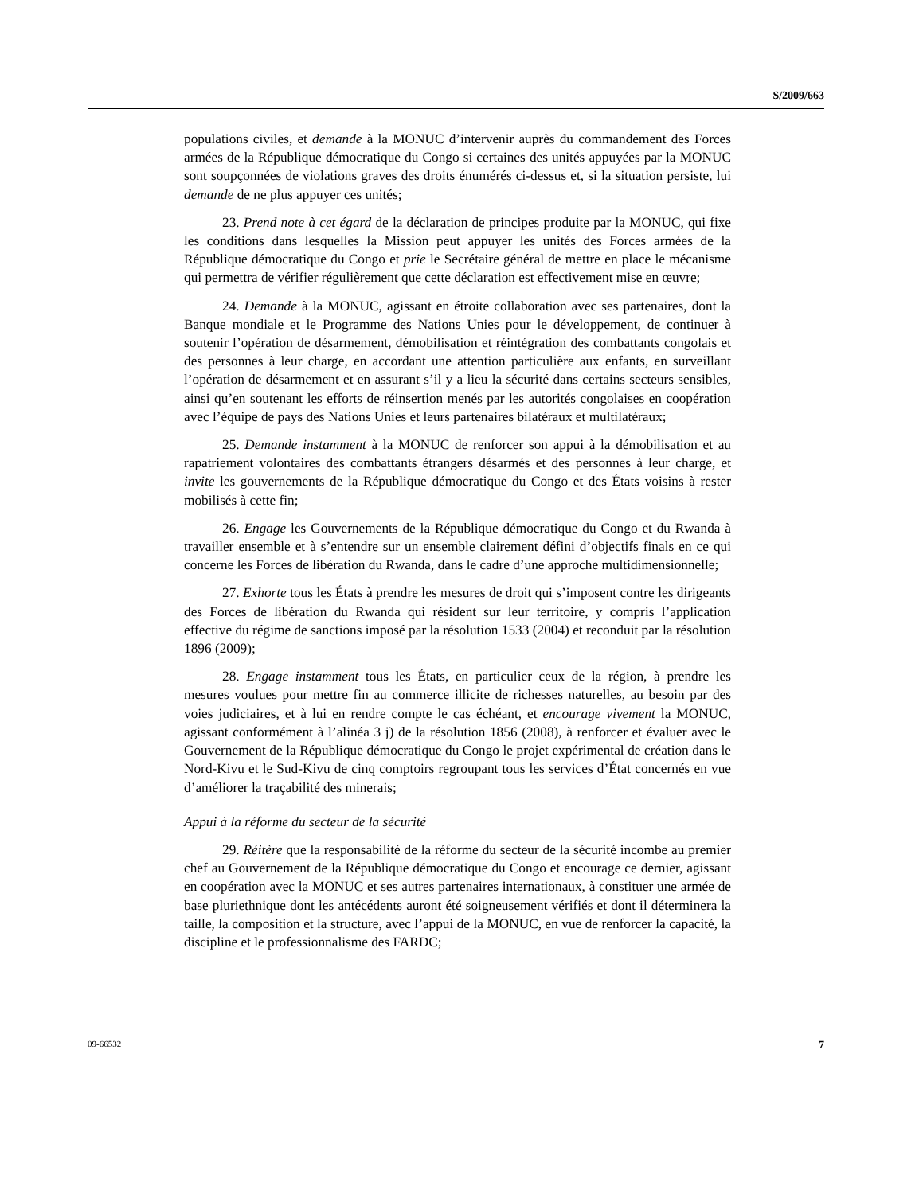S/2009/663
populations civiles, et demande à la MONUC d’intervenir auprès du commandement des Forces armées de la République démocratique du Congo si certaines des unités appuyées par la MONUC sont soupçonnées de violations graves des droits énumérés ci-dessus et, si la situation persiste, lui demande de ne plus appuyer ces unités;
23. Prend note à cet égard de la déclaration de principes produite par la MONUC, qui fixe les conditions dans lesquelles la Mission peut appuyer les unités des Forces armées de la République démocratique du Congo et prie le Secrétaire général de mettre en place le mécanisme qui permettra de vérifier régulièrement que cette déclaration est effectivement mise en œuvre;
24. Demande à la MONUC, agissant en étroite collaboration avec ses partenaires, dont la Banque mondiale et le Programme des Nations Unies pour le développement, de continuer à soutenir l’opération de désarmement, démobilisation et réintégration des combattants congolais et des personnes à leur charge, en accordant une attention particulière aux enfants, en surveillant l’opération de désarmement et en assurant s’il y a lieu la sécurité dans certains secteurs sensibles, ainsi qu’en soutenant les efforts de réinsertion menés par les autorités congolaises en coopération avec l’équipe de pays des Nations Unies et leurs partenaires bilatéraux et multilatéraux;
25. Demande instamment à la MONUC de renforcer son appui à la démobilisation et au rapatriement volontaires des combattants étrangers désarmés et des personnes à leur charge, et invite les gouvernements de la République démocratique du Congo et des États voisins à rester mobilisés à cette fin;
26. Engage les Gouvernements de la République démocratique du Congo et du Rwanda à travailler ensemble et à s’entendre sur un ensemble clairement défini d’objectifs finals en ce qui concerne les Forces de libération du Rwanda, dans le cadre d’une approche multidimensionnelle;
27. Exhorte tous les États à prendre les mesures de droit qui s’imposent contre les dirigeants des Forces de libération du Rwanda qui résident sur leur territoire, y compris l’application effective du régime de sanctions imposé par la résolution 1533 (2004) et reconduit par la résolution 1896 (2009);
28. Engage instamment tous les États, en particulier ceux de la région, à prendre les mesures voulues pour mettre fin au commerce illicite de richesses naturelles, au besoin par des voies judiciaires, et à lui en rendre compte le cas échéant, et encourage vivement la MONUC, agissant conformément à l’alinéa 3 j) de la résolution 1856 (2008), à renforcer et évaluer avec le Gouvernement de la République démocratique du Congo le projet expérimental de création dans le Nord-Kivu et le Sud-Kivu de cinq comptoirs regroupant tous les services d’État concernés en vue d’améliorer la traçabilité des minerais;
Appui à la réforme du secteur de la sécurité
29. Réitère que la responsabilité de la réforme du secteur de la sécurité incombe au premier chef au Gouvernement de la République démocratique du Congo et encourage ce dernier, agissant en coopération avec la MONUC et ses autres partenaires internationaux, à constituer une armée de base pluriethnique dont les antécédents auront été soigneusement vérifiés et dont il déterminera la taille, la composition et la structure, avec l’appui de la MONUC, en vue de renforcer la capacité, la discipline et le professionnalisme des FARDC;
09-66532 7